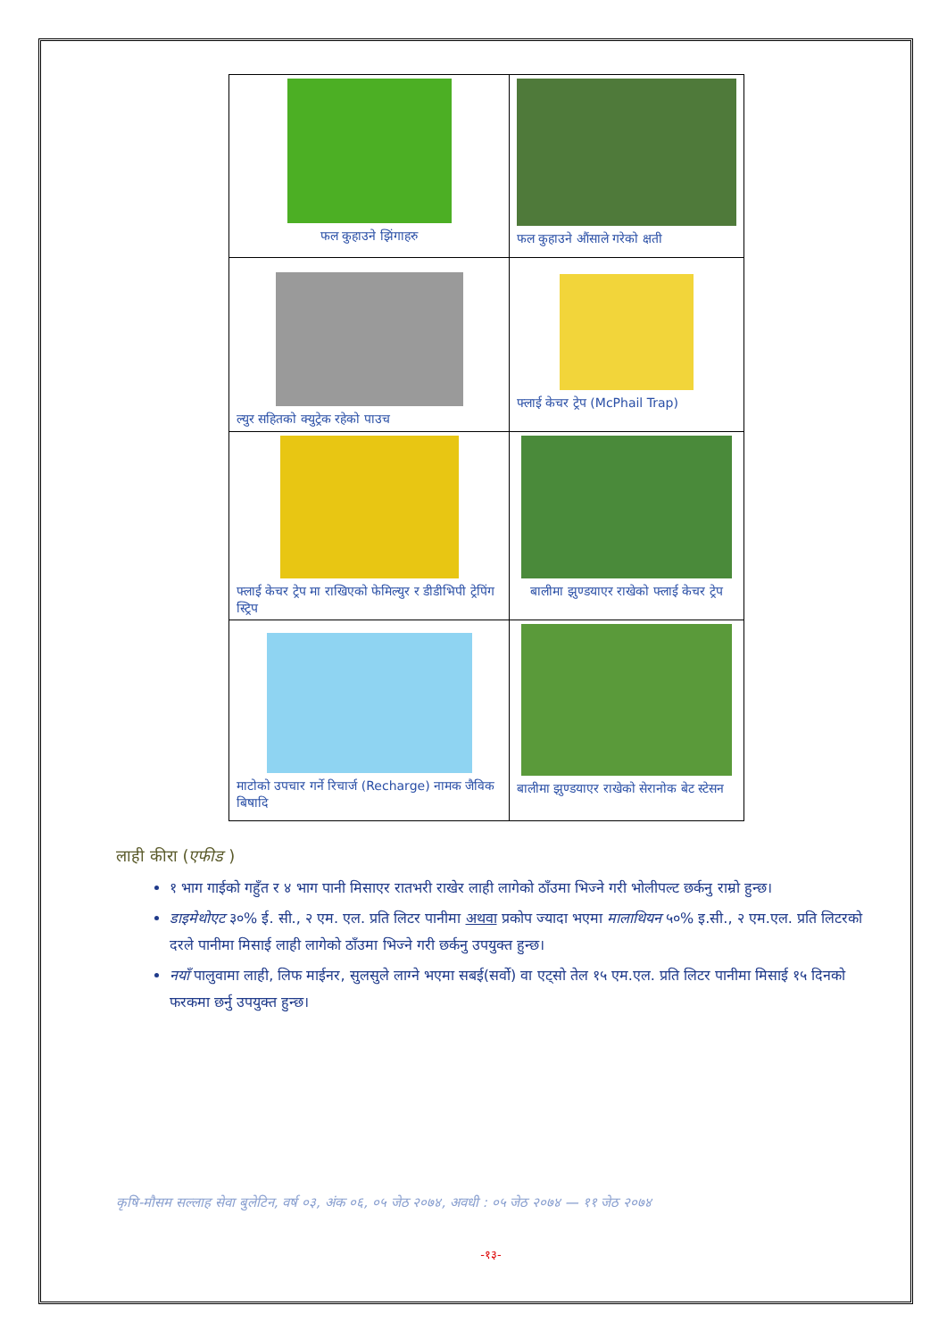| फल कुहाउने झिंगाहरु | फल कुहाउने औंसाले गरेको क्षती |
| ल्युर सहितको क्युट्रेक रहेको पाउच | फ्लाई केचर ट्रेप (McPhail Trap) |
| फ्लाई केचर ट्रेप मा राखिएको फेमिल्युर र डीडीभिपी ट्रेपिंग स्ट्रिप | बालीमा झुण्डयाएर राखेको फ्लाई केचर ट्रेप |
| माटोको उपचार गर्ने रिचार्ज (Recharge) नामक जैविक बिषादि | बालीमा झुण्डयाएर राखेको सेरानोक बेट स्टेसन |
लाही कीरा (एफीड )
१ भाग गाईको गहुँत र ४ भाग पानी मिसाएर रातभरी राखेर लाही लागेको ठाँउमा भिज्ने गरी भोलीपल्ट छर्कनु राम्रो हुन्छ।
डाइमेथोएट ३०% ई. सी., २ एम. एल. प्रति लिटर पानीमा अथवा प्रकोप ज्यादा भएमा मालाथियन ५०% इ.सी., २ एम.एल. प्रति लिटरको दरले पानीमा मिसाई लाही लागेको ठाँउमा भिज्ने गरी छर्कनु उपयुक्त हुन्छ।
नयाँ पालुवामा लाही, लिफ माईनर, सुलसुले लाग्ने भएमा सबई(सर्वो) वा एट्सो तेल १५ एम.एल. प्रति लिटर पानीमा मिसाई १५ दिनको फरकमा छर्नु उपयुक्त हुन्छ।
कृषि-मौसम सल्लाह सेवा बुलेटिन, वर्ष ०३, अंक ०६, ०५ जेठ २०७४, अवधी : ०५ जेठ २०७४ — ११ जेठ २०७४
-१३-